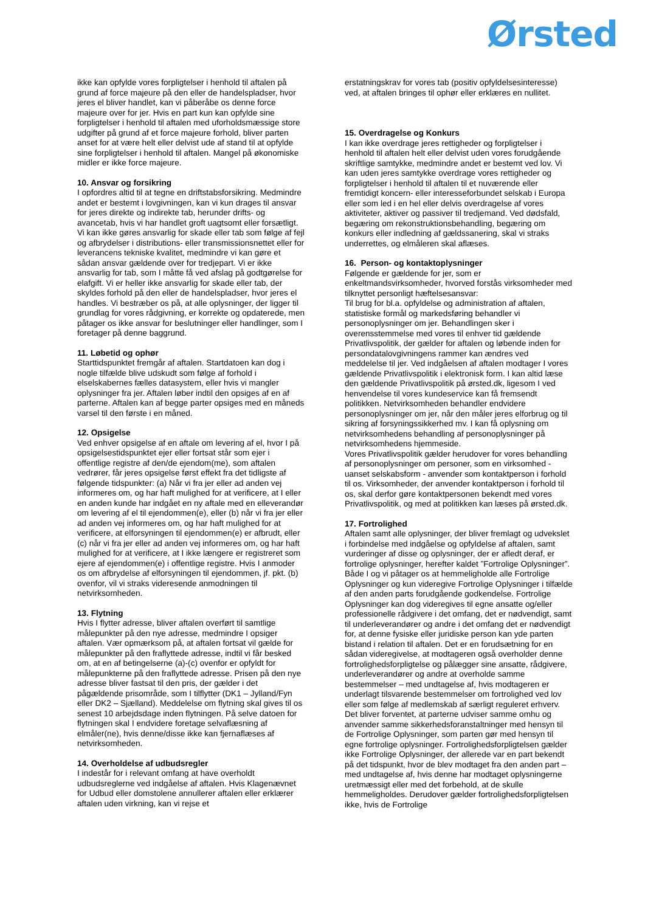Ørsted
ikke kan opfylde vores forpligtelser i henhold til aftalen på grund af force majeure på den eller de handelspladser, hvor jeres el bliver handlet, kan vi påberåbe os denne force majeure over for jer. Hvis en part kun kan opfylde sine forpligtelser i henhold til aftalen med uforholdsmæssige store udgifter på grund af et force majeure forhold, bliver parten anset for at være helt eller delvist ude af stand til at opfylde sine forpligtelser i henhold til aftalen. Mangel på økonomiske midler er ikke force majeure.
10. Ansvar og forsikring
I opfordres altid til at tegne en driftstabsforsikring. Medmindre andet er bestemt i lovgivningen, kan vi kun drages til ansvar for jeres direkte og indirekte tab, herunder drifts- og avancetab, hvis vi har handlet groft uagtsomt eller forsætligt. Vi kan ikke gøres ansvarlig for skade eller tab som følge af fejl og afbrydelser i distributions- eller transmissionsnettet eller for leverancens tekniske kvalitet, medmindre vi kan gøre et sådan ansvar gældende over for tredjepart. Vi er ikke ansvarlig for tab, som I måtte få ved afslag på godtgørelse for elafgift. Vi er heller ikke ansvarlig for skade eller tab, der skyldes forhold på den eller de handelspladser, hvor jeres el handles. Vi bestræber os på, at alle oplysninger, der ligger til grundlag for vores rådgivning, er korrekte og opdaterede, men påtager os ikke ansvar for beslutninger eller handlinger, som I foretager på denne baggrund.
11. Løbetid og ophør
Starttidspunktet fremgår af aftalen. Startdatoen kan dog i nogle tilfælde blive udskudt som følge af forhold i elselskabernes fælles datasystem, eller hvis vi mangler oplysninger fra jer. Aftalen løber indtil den opsiges af en af parterne. Aftalen kan af begge parter opsiges med en måneds varsel til den første i en måned.
12. Opsigelse
Ved enhver opsigelse af en aftale om levering af el, hvor I på opsigelsestidspunktet ejer eller fortsat står som ejer i offentlige registre af den/de ejendom(me), som aftalen vedrører, får jeres opsigelse først effekt fra det tidligste af følgende tidspunkter: (a) Når vi fra jer eller ad anden vej informeres om, og har haft mulighed for at verificere, at I eller en anden kunde har indgået en ny aftale med en elleverandør om levering af el til ejendommen(e), eller (b) når vi fra jer eller ad anden vej informeres om, og har haft mulighed for at verificere, at elforsyningen til ejendommen(e) er afbrudt, eller (c) når vi fra jer eller ad anden vej informeres om, og har haft mulighed for at verificere, at I ikke længere er registreret som ejere af ejendommen(e) i offentlige registre. Hvis I anmoder os om afbrydelse af elforsyningen til ejendommen, jf. pkt. (b) ovenfor, vil vi straks videresende anmodningen til netvirksomheden.
13. Flytning
Hvis I flytter adresse, bliver aftalen overført til samtlige målepunkter på den nye adresse, medmindre I opsiger aftalen. Vær opmærksom på, at aftalen fortsat vil gælde for målepunkter på den fraflyttede adresse, indtil vi får besked om, at en af betingelserne (a)-(c) ovenfor er opfyldt for målepunkterne på den fraflyttede adresse. Prisen på den nye adresse bliver fastsat til den pris, der gælder i det pågældende prisområde, som I tilflytter (DK1 – Jylland/Fyn eller DK2 – Sjælland). Meddelelse om flytning skal gives til os senest 10 arbejdsdage inden flytningen. På selve datoen for flytningen skal I endvidere foretage selvaflæsning af elmåler(ne), hvis denne/disse ikke kan fjernaflæses af netvirksomheden.
14. Overholdelse af udbudsregler
I indestår for i relevant omfang at have overholdt udbudsreglerne ved indgåelse af aftalen. Hvis Klagenævnet for Udbud eller domstolene annullerer aftalen eller erklærer aftalen uden virkning, kan vi rejse et
erstatningskrav for vores tab (positiv opfyldelsesinteresse) ved, at aftalen bringes til ophør eller erklæres en nullitet.
15. Overdragelse og Konkurs
I kan ikke overdrage jeres rettigheder og forpligtelser i henhold til aftalen helt eller delvist uden vores forudgående skriftlige samtykke, medmindre andet er bestemt ved lov. Vi kan uden jeres samtykke overdrage vores rettigheder og forpligtelser i henhold til aftalen til et nuværende eller fremtidigt koncern- eller interesseforbundet selskab i Europa eller som led i en hel eller delvis overdragelse af vores aktiviteter, aktiver og passiver til tredjemand. Ved dødsfald, begæring om rekonstruktionsbehandling, begæring om konkurs eller indledning af gældssanering, skal vi straks underrettes, og elmåleren skal aflæses.
16. Person- og kontaktoplysninger
Følgende er gældende for jer, som er enkeltmandsvirksomheder, hvorved forstås virksomheder med tilknyttet personligt hæftelsesansvar:
Til brug for bl.a. opfyldelse og administration af aftalen, statistiske formål og markedsføring behandler vi personoplysninger om jer. Behandlingen sker i overensstemmelse med vores til enhver tid gældende Privatlivspolitik, der gælder for aftalen og løbende inden for persondatalovgivningens rammer kan ændres ved meddelelse til jer. Ved indgåelsen af aftalen modtager I vores gældende Privatlivspolitik i elektronisk form. I kan altid læse den gældende Privatlivspolitik på ørsted.dk, ligesom I ved henvendelse til vores kundeservice kan få fremsendt politikken. Netvirksomheden behandler endvidere personoplysninger om jer, når den måler jeres elforbrug og til sikring af forsyningssikkerhed mv. I kan få oplysning om netvirksomhedens behandling af personoplysninger på netvirksomhedens hjemmeside.
Vores Privatlivspolitik gælder herudover for vores behandling af personoplysninger om personer, som en virksomhed - uanset selskabsform - anvender som kontaktperson i forhold til os. Virksomheder, der anvender kontaktperson i forhold til os, skal derfor gøre kontaktpersonen bekendt med vores Privatlivspolitik, og med at politikken kan læses på ørsted.dk.
17. Fortrolighed
Aftalen samt alle oplysninger, der bliver fremlagt og udvekslet i forbindelse med indgåelse og opfyldelse af aftalen, samt vurderinger af disse og oplysninger, der er afledt deraf, er fortrolige oplysninger, herefter kaldet ”Fortrolige Oplysninger”. Både I og vi påtager os at hemmeligholde alle Fortrolige Oplysninger og kun videregive Fortrolige Oplysninger i tilfælde af den anden parts forudgående godkendelse. Fortrolige Oplysninger kan dog videregives til egne ansatte og/eller professionelle rådgivere i det omfang, det er nødvendigt, samt til underleverandører og andre i det omfang det er nødvendigt for, at denne fysiske eller juridiske person kan yde parten bistand i relation til aftalen. Det er en forudsætning for en sådan videregivelse, at modtageren også overholder denne fortrolighedsforpligtelse og pålægger sine ansatte, rådgivere, underleverandører og andre at overholde samme bestemmelser – med undtagelse af, hvis modtageren er underlagt tilsvarende bestemmelser om fortrolighed ved lov eller som følge af medlemskab af særligt reguleret erhverv. Det bliver forventet, at parterne udviser samme omhu og anvender samme sikkerhedsforanstaltninger med hensyn til de Fortrolige Oplysninger, som parten gør med hensyn til egne fortrolige oplysninger. Fortrolighedsforpligtelsen gælder ikke Fortrolige Oplysninger, der allerede var en part bekendt på det tidspunkt, hvor de blev modtaget fra den anden part – med undtagelse af, hvis denne har modtaget oplysningerne uretmæssigt eller med det forbehold, at de skulle hemmeligholdes. Derudover gælder fortrolighedsforpligtelsen ikke, hvis de Fortrolige